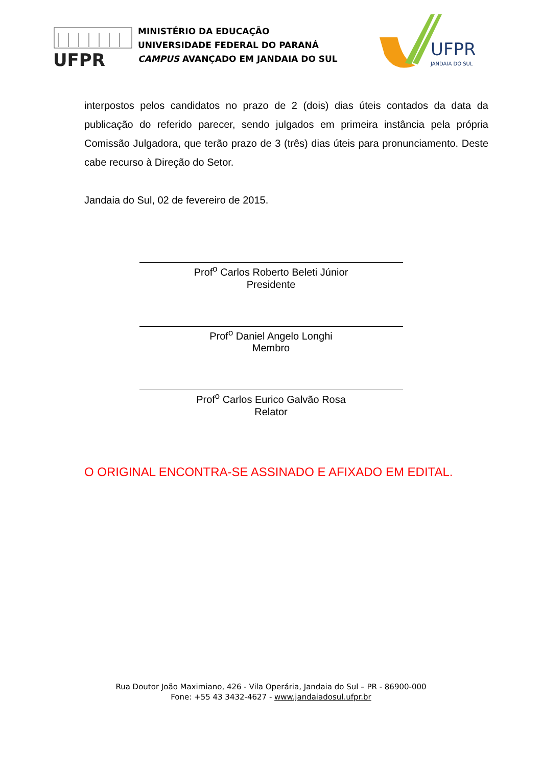UFPR
MINISTÉRIO DA EDUCAÇÃO
UNIVERSIDADE FEDERAL DO PARANÁ
CAMPUS AVANÇADO EM JANDAIA DO SUL
UFPR
JANDAIA DO SUL
interpostos pelos candidatos no prazo de 2 (dois) dias úteis contados da data da publicação do referido parecer, sendo julgados em primeira instância pela própria Comissão Julgadora, que terão prazo de 3 (três) dias úteis para pronunciamento. Deste cabe recurso à Direção do Setor.
Jandaia do Sul, 02 de fevereiro de 2015.
Prof<sup>o</sup> Carlos Roberto Beleti Júnior
Presidente
Prof<sup>o</sup> Daniel Angelo Longhi
Membro
Prof<sup>o</sup> Carlos Eurico Galvão Rosa
Relator
O ORIGINAL ENCONTRA-SE ASSINADO E AFIXADO EM EDITAL.
Rua Doutor João Maximiano, 426 - Vila Operária, Jandaia do Sul – PR - 86900-000
Fone: +55 43 3432-4627 - www.jandaiadosul.ufpr.br